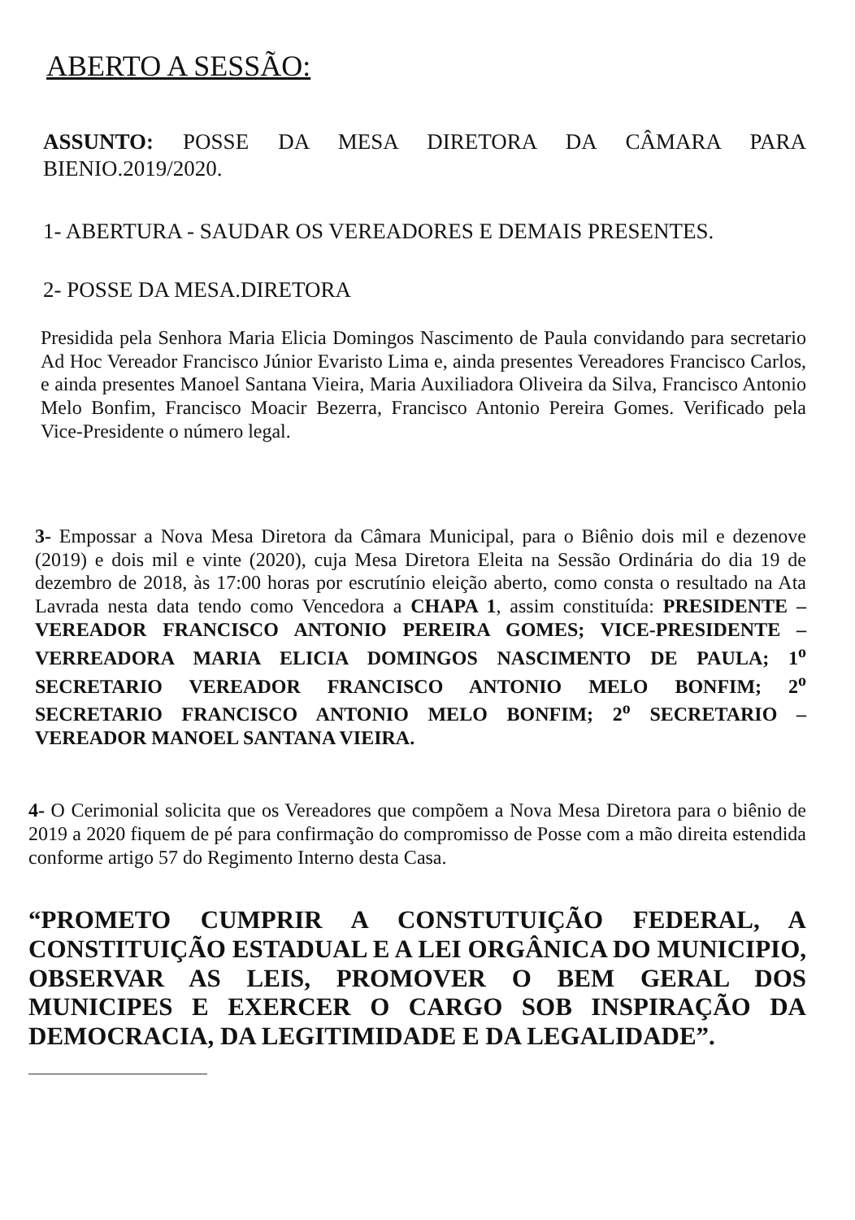ABERTO A SESSÃO:
ASSUNTO: POSSE DA MESA DIRETORA DA CÂMARA PARA BIENIO.2019/2020.
1- ABERTURA - SAUDAR OS VEREADORES E DEMAIS PRESENTES.
2- POSSE DA MESA.DIRETORA
Presidida pela Senhora Maria Elicia Domingos Nascimento de Paula convidando para secretario Ad Hoc Vereador Francisco Júnior Evaristo Lima e, ainda presentes Vereadores Francisco Carlos, e ainda presentes Manoel Santana Vieira, Maria Auxiliadora Oliveira da Silva, Francisco Antonio Melo Bonfim, Francisco Moacir Bezerra, Francisco Antonio Pereira Gomes. Verificado pela Vice-Presidente o número legal.
3- Empossar a Nova Mesa Diretora da Câmara Municipal, para o Biênio dois mil e dezenove (2019) e dois mil e vinte (2020), cuja Mesa Diretora Eleita na Sessão Ordinária do dia 19 de dezembro de 2018, às 17:00 horas por escrutínio eleição aberto, como consta o resultado na Ata Lavrada nesta data tendo como Vencedora a CHAPA 1, assim constituída: PRESIDENTE – VEREADOR FRANCISCO ANTONIO PEREIRA GOMES; VICE-PRESIDENTE – VERREADORA MARIA ELICIA DOMINGOS NASCIMENTO DE PAULA; 1<sup>o</sup> SECRETARIO VEREADOR FRANCISCO ANTONIO MELO BONFIM; 2<sup>o</sup> SECRETARIO FRANCISCO ANTONIO MELO BONFIM; 2<sup>o</sup> SECRETARIO – VEREADOR MANOEL SANTANA VIEIRA.
4- O Cerimonial solicita que os Vereadores que compõem a Nova Mesa Diretora para o biênio de 2019 a 2020 fiquem de pé para confirmação do compromisso de Posse com a mão direita estendida conforme artigo 57 do Regimento Interno desta Casa.
“PROMETO CUMPRIR A CONSTUTUIÇÃO FEDERAL, A CONSTITUIÇÃO ESTADUAL E A LEI ORGÂNICA DO MUNICIPIO, OBSERVAR AS LEIS, PROMOVER O BEM GERAL DOS MUNICIPES E EXERCER O CARGO SOB INSPIRAÇÃO DA DEMOCRACIA, DA LEGITIMIDADE E DA LEGALIDADE”.